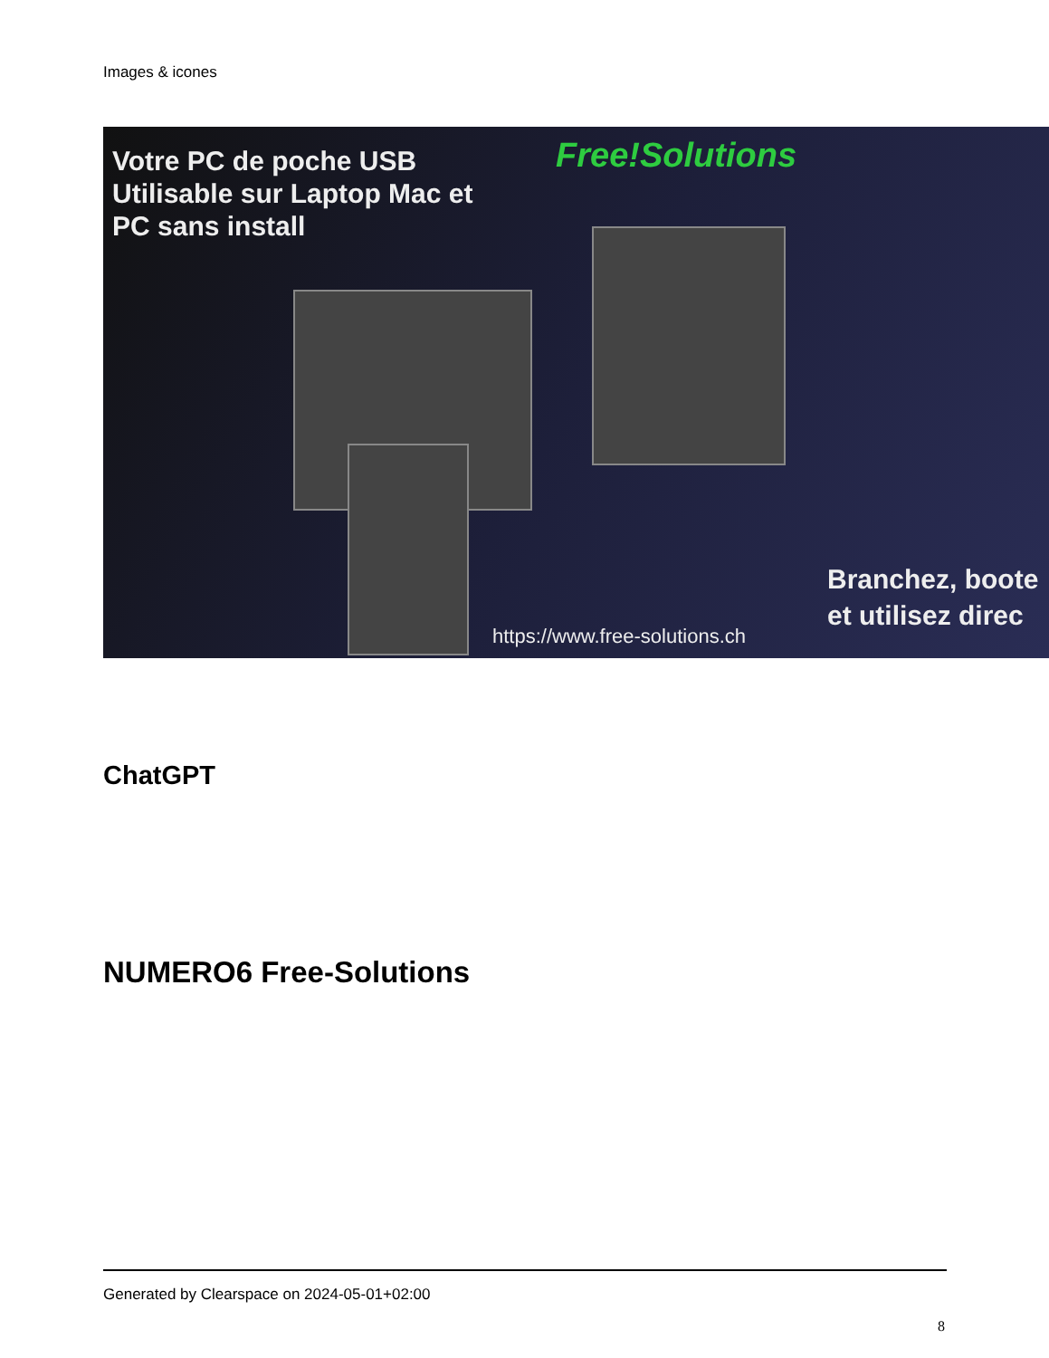Images & icones
Votre PC de poche USB
Utilisable sur Laptop Mac et
PC sans install
Free!Solutions
Branchez, boote
et utilisez direc
https://www.free-solutions.ch
ChatGPT
NUMERO6 Free-Solutions
Generated by Clearspace on 2024-05-01+02:00
8